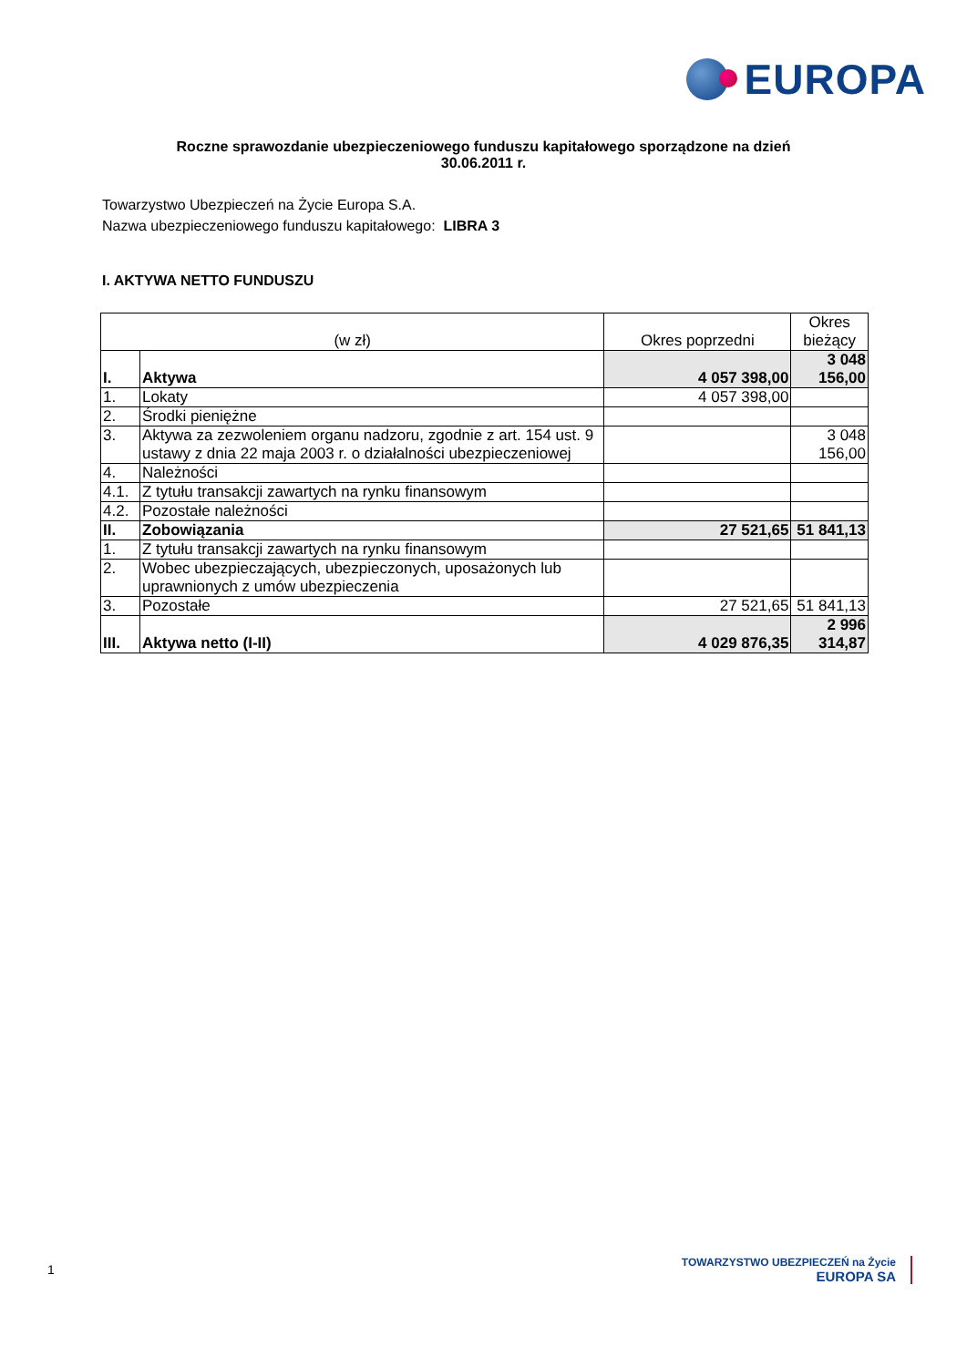EUROPA
Roczne sprawozdanie ubezpieczeniowego funduszu kapitałowego sporządzone na dzień
30.06.2011 r.
Towarzystwo Ubezpieczeń na Życie Europa S.A.
Nazwa ubezpieczeniowego funduszu kapitałowego: LIBRA 3
I. AKTYWA NETTO FUNDUSZU
| (w zł) | | Okres poprzedni | Okres bieżący |
| I. | Aktywa | 4 057 398,00 | 3 048 156,00 |
| 1. | Lokaty | 4 057 398,00 | |
| 2. | Środki pieniężne | | |
| 3. | Aktywa za zezwoleniem organu nadzoru, zgodnie z art. 154 ust. 9 ustawy z dnia 22 maja 2003 r. o działalności ubezpieczeniowej | | 3 048 156,00 |
| 4. | Należności | | |
| 4.1. | Z tytułu transakcji zawartych na rynku finansowym | | |
| 4.2. | Pozostałe należności | | |
| II. | Zobowiązania | 27 521,65 | 51 841,13 |
| 1. | Z tytułu transakcji zawartych na rynku finansowym | | |
| 2. | Wobec ubezpieczających, ubezpieczonych, uposażonych lub uprawnionych z umów ubezpieczenia | | |
| 3. | Pozostałe | 27 521,65 | 51 841,13 |
| III. | Aktywa netto (I-II) | 4 029 876,35 | 2 996 314,87 |
1
TOWARZYSTWO UBEZPIECZEŃ na Życie
EUROPA SA